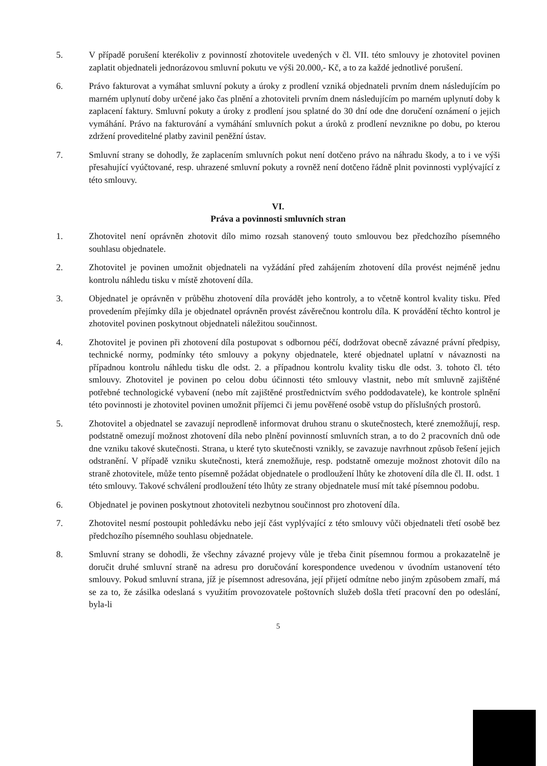5. V případě porušení kterékoliv z povinností zhotovitele uvedených v čl. VII. této smlouvy je zhotovitel povinen zaplatit objednateli jednorázovou smluvní pokutu ve výši 20.000,- Kč, a to za každé jednotlivé porušení.
6. Právo fakturovat a vymáhat smluvní pokuty a úroky z prodlení vzniká objednateli prvním dnem následujícím po marném uplynutí doby určené jako čas plnění a zhotoviteli prvním dnem následujícím po marném uplynutí doby k zaplacení faktury. Smluvní pokuty a úroky z prodlení jsou splatné do 30 dní ode dne doručení oznámení o jejich vymáhání. Právo na fakturování a vymáhání smluvních pokut a úroků z prodlení nevznikne po dobu, po kterou zdržení proveditelné platby zavinil peněžní ústav.
7. Smluvní strany se dohodly, že zaplacením smluvních pokut není dotčeno právo na náhradu škody, a to i ve výši přesahující vyúčtované, resp. uhrazené smluvní pokuty a rovněž není dotčeno řádně plnit povinnosti vyplývající z této smlouvy.
VI.
Práva a povinnosti smluvních stran
1. Zhotovitel není oprávněn zhotovit dílo mimo rozsah stanovený touto smlouvou bez předchozího písemného souhlasu objednatele.
2. Zhotovitel je povinen umožnit objednateli na vyžádání před zahájením zhotovení díla provést nejméně jednu kontrolu náhledu tisku v místě zhotovení díla.
3. Objednatel je oprávněn v průběhu zhotovení díla provádět jeho kontroly, a to včetně kontrol kvality tisku. Před provedením přejímky díla je objednatel oprávněn provést závěrečnou kontrolu díla. K provádění těchto kontrol je zhotovitel povinen poskytnout objednateli náležitou součinnost.
4. Zhotovitel je povinen při zhotovení díla postupovat s odbornou péčí, dodržovat obecně závazné právní předpisy, technické normy, podmínky této smlouvy a pokyny objednatele, které objednatel uplatní v návaznosti na případnou kontrolu náhledu tisku dle odst. 2. a případnou kontrolu kvality tisku dle odst. 3. tohoto čl. této smlouvy. Zhotovitel je povinen po celou dobu účinnosti této smlouvy vlastnit, nebo mít smluvně zajištěné potřebné technologické vybavení (nebo mít zajištěné prostřednictvím svého poddodavatele), ke kontrole splnění této povinnosti je zhotovitel povinen umožnit příjemci či jemu pověřené osobě vstup do příslušných prostorů.
5. Zhotovitel a objednatel se zavazují neprodleně informovat druhou stranu o skutečnostech, které znemožňují, resp. podstatně omezují možnost zhotovení díla nebo plnění povinností smluvních stran, a to do 2 pracovních dnů ode dne vzniku takové skutečnosti. Strana, u které tyto skutečnosti vznikly, se zavazuje navrhnout způsob řešení jejich odstranění. V případě vzniku skutečnosti, která znemožňuje, resp. podstatně omezuje možnost zhotovit dílo na straně zhotovitele, může tento písemně požádat objednatele o prodloužení lhůty ke zhotovení díla dle čl. II. odst. 1 této smlouvy. Takové schválení prodloužení této lhůty ze strany objednatele musí mít také písemnou podobu.
6. Objednatel je povinen poskytnout zhotoviteli nezbytnou součinnost pro zhotovení díla.
7. Zhotovitel nesmí postoupit pohledávku nebo její část vyplývající z této smlouvy vůči objednateli třetí osobě bez předchozího písemného souhlasu objednatele.
8. Smluvní strany se dohodli, že všechny závazné projevy vůle je třeba činit písemnou formou a prokazatelně je doručit druhé smluvní straně na adresu pro doručování korespondence uvedenou v úvodním ustanovení této smlouvy. Pokud smluvní strana, jíž je písemnost adresována, její přijetí odmítne nebo jiným způsobem zmaří, má se za to, že zásilka odeslaná s využitím provozovatele poštovních služeb došla třetí pracovní den po odeslání, byla-li
5